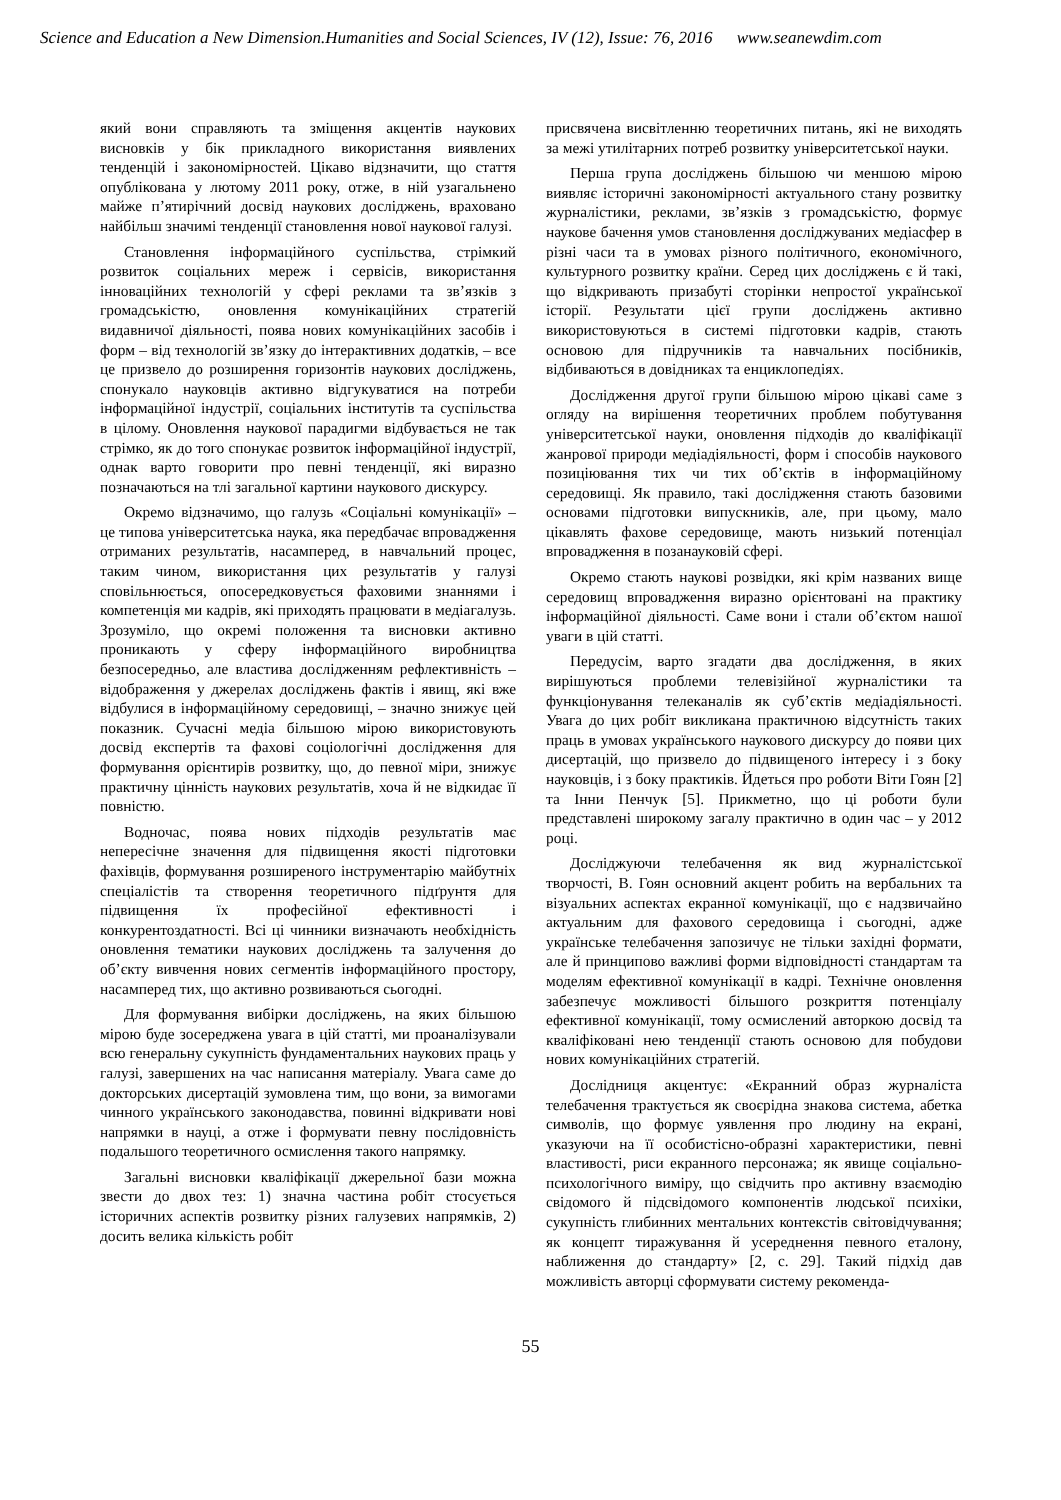Science and Education a New Dimension.Humanities and Social Sciences, IV (12), Issue: 76, 2016 www.seanewdim.com
який вони справляють та зміщення акцентів наукових висновків у бік прикладного використання виявлених тенденцій і закономірностей. Цікаво відзначити, що стаття опублікована у лютому 2011 року, отже, в ній узагальнено майже п’ятирічний досвід наукових досліджень, враховано найбільш значимі тенденції становлення нової наукової галузі.
Становлення інформаційного суспільства, стрімкий розвиток соціальних мереж і сервісів, використання інноваційних технологій у сфері реклами та зв’язків з громадськістю, оновлення комунікаційних стратегій видавничої діяльності, поява нових комунікаційних засобів і форм – від технологій зв’язку до інтерактивних додатків, – все це призвело до розширення горизонтів наукових досліджень, спонукало науковців активно відгукуватися на потреби інформаційної індустрії, соціальних інститутів та суспільства в цілому. Оновлення наукової парадигми відбувається не так стрімко, як до того спонукає розвиток інформаційної індустрії, однак варто говорити про певні тенденції, які виразно позначаються на тлі загальної картини наукового дискурсу.
Окремо відзначимо, що галузь «Соціальні комунікації» – це типова університетська наука, яка передбачає впровадження отриманих результатів, насамперед, в навчальний процес, таким чином, використання цих результатів у галузі сповільнюється, опосередковується фаховими знаннями і компетенція ми кадрів, які приходять працювати в медіагалузь. Зрозуміло, що окремі положення та висновки активно проникають у сферу інформаційного виробництва безпосередньо, але властива дослідженням рефлективність – відображення у джерелах досліджень фактів і явищ, які вже відбулися в інформаційному середовищі, – значно знижує цей показник. Сучасні медіа більшою мірою використовують досвід експертів та фахові соціологічні дослідження для формування орієнтирів розвитку, що, до певної міри, знижує практичну цінність наукових результатів, хоча й не відкидає її повністю.
Водночас, поява нових підходів результатів має непересічне значення для підвищення якості підготовки фахівців, формування розширеного інструментарію майбутніх спеціалістів та створення теоретичного підґрунтя для підвищення їх професійної ефективності і конкурентоздатності. Всі ці чинники визначають необхідність оновлення тематики наукових досліджень та залучення до об’єкту вивчення нових сегментів інформаційного простору, насамперед тих, що активно розвиваються сьогодні.
Для формування вибірки досліджень, на яких більшою мірою буде зосереджена увага в цій статті, ми проаналізували всю генеральну сукупність фундаментальних наукових праць у галузі, завершених на час написання матеріалу. Увага саме до докторських дисертацій зумовлена тим, що вони, за вимогами чинного українського законодавства, повинні відкривати нові напрямки в науці, а отже і формувати певну послідовність подальшого теоретичного осмислення такого напрямку.
Загальні висновки кваліфікації джерельної бази можна звести до двох тез: 1) значна частина робіт стосується історичних аспектів розвитку різних галузевих напрямків, 2) досить велика кількість робіт
присвячена висвітленню теоретичних питань, які не виходять за межі утилітарних потреб розвитку університетської науки.
Перша група досліджень більшою чи меншою мірою виявляє історичні закономірності актуального стану розвитку журналістики, реклами, зв’язків з громадськістю, формує наукове бачення умов становлення досліджуваних медіасфер в різні часи та в умовах різного політичного, економічного, культурного розвитку країни. Серед цих досліджень є й такі, що відкривають призабуті сторінки непростої української історії. Результати цієї групи досліджень активно використовуються в системі підготовки кадрів, стають основою для підручників та навчальних посібників, відбиваються в довідниках та енциклопедіях.
Дослідження другої групи більшою мірою цікаві саме з огляду на вирішення теоретичних проблем побутування університетської науки, оновлення підходів до кваліфікації жанрової природи медіадіяльності, форм і способів наукового позиціювання тих чи тих об’єктів в інформаційному середовищі. Як правило, такі дослідження стають базовими основами підготовки випускників, але, при цьому, мало цікавлять фахове середовище, мають низький потенціал впровадження в позанауковій сфері.
Окремо стають наукові розвідки, які крім названих вище середовищ впровадження виразно орієнтовані на практику інформаційної діяльності. Саме вони і стали об’єктом нашої уваги в цій статті.
Передусім, варто згадати два дослідження, в яких вирішуються проблеми телевізійної журналістики та функціонування телеканалів як суб’єктів медіадіяльності. Увага до цих робіт викликана практичною відсутність таких праць в умовах українського наукового дискурсу до появи цих дисертацій, що призвело до підвищеного інтересу і з боку науковців, і з боку практиків. Йдеться про роботи Віти Гоян [2] та Інни Пенчук [5]. Прикметно, що ці роботи були представлені широкому загалу практично в один час – у 2012 році.
Досліджуючи телебачення як вид журналістської творчості, В. Гоян основний акцент робить на вербальних та візуальних аспектах екранної комунікації, що є надзвичайно актуальним для фахового середовища і сьогодні, адже українське телебачення запозичує не тільки західні формати, але й принципово важливі форми відповідності стандартам та моделям ефективної комунікації в кадрі. Технічне оновлення забезпечує можливості більшого розкриття потенціалу ефективної комунікації, тому осмислений авторкою досвід та кваліфіковані нею тенденції стають основою для побудови нових комунікаційних стратегій.
Дослідниця акцентує: «Екранний образ журналіста телебачення трактується як своєрідна знакова система, абетка символів, що формує уявлення про людину на екрані, указуючи на її особистісно-образні характеристики, певні властивості, риси екранного персонажа; як явище соціально-психологічного виміру, що свідчить про активну взаємодію свідомого й підсвідомого компонентів людської психіки, сукупність глибинних ментальних контекстів світовідчування; як концепт тиражування й усереднення певного еталону, наближення до стандарту» [2, с. 29]. Такий підхід дав можливість авторці сформувати систему рекоменда-
55